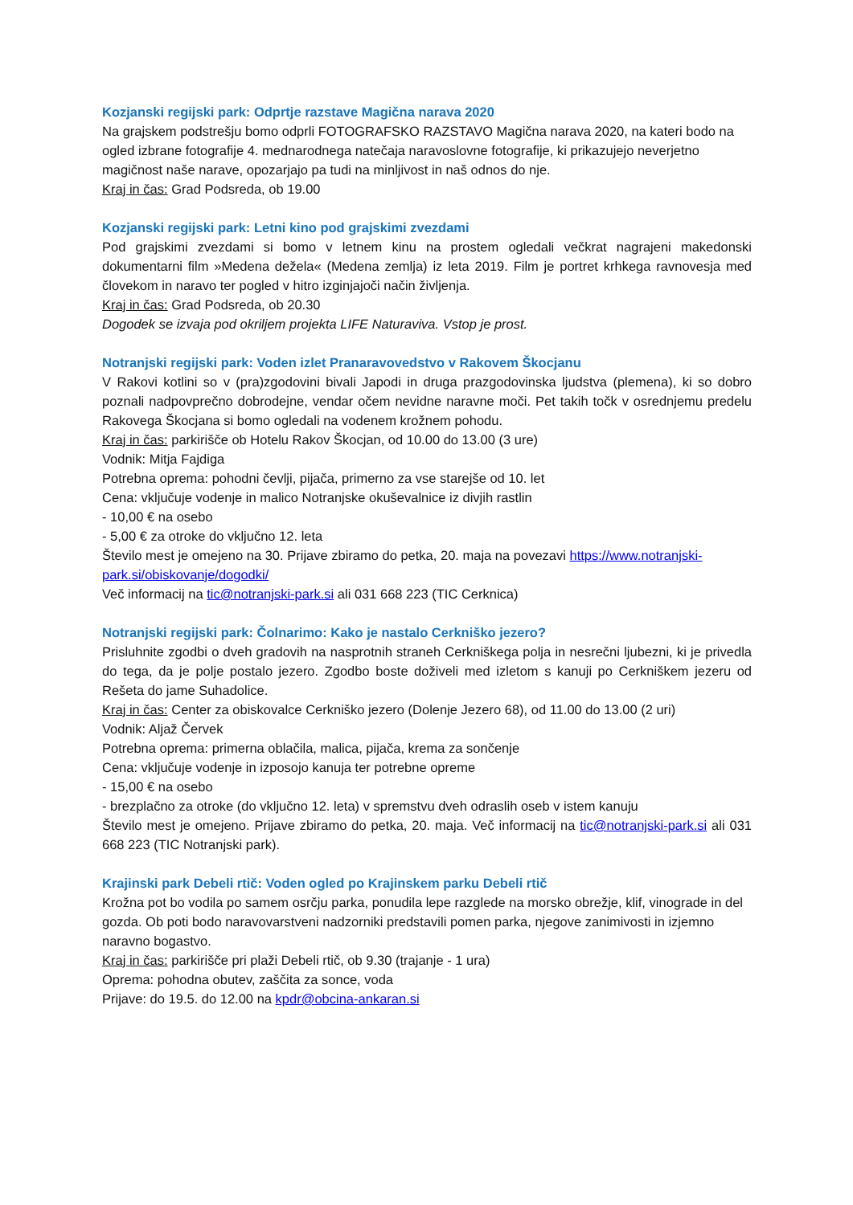Kozjanski regijski park: Odprtje razstave Magična narava 2020
Na grajskem podstrešju bomo odprli FOTOGRAFSKO RAZSTAVO Magična narava 2020, na kateri bodo na ogled izbrane fotografije 4. mednarodnega natečaja naravoslovne fotografije, ki prikazujejo neverjetno magičnost naše narave, opozarjajo pa tudi na minljivost in naš odnos do nje.
Kraj in čas: Grad Podsreda, ob 19.00
Kozjanski regijski park: Letni kino pod grajskimi zvezdami
Pod grajskimi zvezdami si bomo v letnem kinu na prostem ogledali večkrat nagrajeni makedonski dokumentarni film »Medena dežela« (Medena zemlja) iz leta 2019. Film je portret krhkega ravnovesja med človekom in naravo ter pogled v hitro izginjajoči način življenja.
Kraj in čas: Grad Podsreda, ob 20.30
Dogodek se izvaja pod okriljem projekta LIFE Naturaviva. Vstop je prost.
Notranjski regijski park: Voden izlet Pranaravovedstvo v Rakovem Škocjanu
V Rakovi kotlini so v (pra)zgodovini bivali Japodi in druga prazgodovinska ljudstva (plemena), ki so dobro poznali nadpovprečno dobrodejne, vendar očem nevidne naravne moči. Pet takih točk v osrednjemu predelu Rakovega Škocjana si bomo ogledali na vodenem krožnem pohodu.
Kraj in čas: parkirišče ob Hotelu Rakov Škocjan, od 10.00 do 13.00 (3 ure)
Vodnik: Mitja Fajdiga
Potrebna oprema: pohodni čevlji, pijača, primerno za vse starejše od 10. let
Cena: vključuje vodenje in malico Notranjske okuševalnice iz divjih rastlin
- 10,00 € na osebo
- 5,00 € za otroke do vključno 12. leta
Število mest je omejeno na 30. Prijave zbiramo do petka, 20. maja na povezavi https://www.notranjski-park.si/obiskovanje/dogodki/
Več informacij na tic@notranjski-park.si ali 031 668 223 (TIC Cerknica)
Notranjski regijski park: Čolnarimo: Kako je nastalo Cerkniško jezero?
Prisluhnite zgodbi o dveh gradovih na nasprotnih straneh Cerkniškega polja in nesrečni ljubezni, ki je privedla do tega, da je polje postalo jezero. Zgodbo boste doživeli med izletom s kanuji po Cerkniškem jezeru od Rešeta do jame Suhadolice.
Kraj in čas: Center za obiskovalce Cerkniško jezero (Dolenje Jezero 68), od 11.00 do 13.00 (2 uri)
Vodnik: Aljaž Červek
Potrebna oprema: primerna oblačila, malica, pijača, krema za sončenje
Cena: vključuje vodenje in izposojo kanuja ter potrebne opreme
- 15,00 € na osebo
- brezplačno za otroke (do vključno 12. leta) v spremstvu dveh odraslih oseb v istem kanuju
Število mest je omejeno. Prijave zbiramo do petka, 20. maja. Več informacij na tic@notranjski-park.si ali 031 668 223 (TIC Notranjski park).
Krajinski park Debeli rtič: Voden ogled po Krajinskem parku Debeli rtič
Krožna pot bo vodila po samem osrčju parka, ponudila lepe razglede na morsko obrežje, klif, vinograde in del gozda. Ob poti bodo naravovarstveni nadzorniki predstavili pomen parka, njegove zanimivosti in izjemno naravno bogastvo.
Kraj in čas: parkirišče pri plaži Debeli rtič, ob 9.30 (trajanje - 1 ura)
Oprema: pohodna obutev, zaščita za sonce, voda
Prijave: do 19.5. do 12.00 na kpdr@obcina-ankaran.si